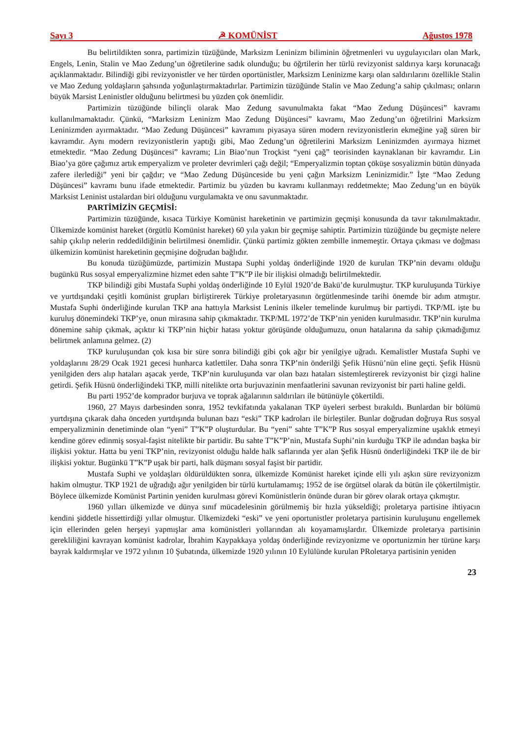Sayı 3 ☭ KOMÜNİST Ağustos 1978
Bu belirtildikten sonra, partimizin tüzüğünde, Marksizm Leninizm biliminin öğretmenleri vu uygulayıcıları olan Mark, Engels, Lenin, Stalin ve Mao Zedung’un öğretilerine sadık olunduğu; bu öğrtilerin her türlü revizyonist saldırıya karşı korunacağı açıklanmaktadır. Bilindiği gibi revizyonistler ve her türden oportünistler, Marksizm Leninizme karşı olan saldırılarını özellikle Stalin ve Mao Zedung yoldaşların şahsında yoğunlaştırmaktadırlar. Partimizin tüzüğünde Stalin ve Mao Zedung’a sahip çıkılması; onların büyük Marsist Leninistler olduğunu belirtmesi bu yüzden çok önemlidir.
Partimizin tüzüğünde bilinçli olarak Mao Zedung savunulmakta fakat “Mao Zedung Düşüncesi” kavramı kullanılmamaktadır. Çünkü, “Marksizm Leninizm Mao Zedung Düşüncesi” kavramı, Mao Zedung’un öğretilrini Marksizm Leninizmden ayırmaktadır. “Mao Zedung Düşüncesi” kavramını piyasaya süren modern revizyonistlerin ekmeğine yağ süren bir kavramdır. Aynı modern revizyonistlerin yaptığı gibi, Mao Zedung’un öğretilerini Marksizm Leninizmden ayırmaya hizmet etmektedir. “Mao Zedung Düşüncesi” kavramı; Lin Biao’nun Troçkist “yeni çağ” teorisinden kaynaklanan bir kavramdır. Lin Biao’ya göre çağımız artık emperyalizm ve proleter devrimleri çağı değil; “Emperyalizmin toptan çöküşe sosyalizmin bütün dünyada zafere ilerlediği” yeni bir çağdır; ve “Mao Zedung Düşünceside bu yeni çağın Marksizm Leninizmidir.” İşte “Mao Zedung Düşüncesi” kavramı bunu ifade etmektedir. Partimiz bu yüzden bu kavramı kullanmayı reddetmekte; Mao Zedung’un en büyük Marksist Leninist ustalardan biri olduğunu vurgulamakta ve onu savunmaktadır.
PARTİMİZİN GEÇMİSİ:
Partimizin tüzüğünde, kısaca Türkiye Komünist hareketinin ve partimizin geçmişi konusunda da tavır takınılmaktadır. Ülkemizde komünist hareket (örgütlü Komünist hareket) 60 yıla yakın bir geçmişe sahiptir. Partimizin tüzüğünde bu geçmişte nelere sahip çıkılıp nelerin reddedildiğinin belirtilmesi önemlidir. Çünkü partimiz gökten zembille inmemeştir. Ortaya çıkması ve doğması ülkemizin komünist hareketinin geçmişine doğrudan bağlıdır.
Bu konuda tüzüğümüzde, partimizin Mustapa Suphi yoldaş önderliğinde 1920 de kurulan TKP’nin devamı olduğu bugünkü Rus sosyal emperyalizmine hizmet eden sahte T”K”P ile bir ilişkisi olmadığı belirtilmektedir.
TKP bilindiği gibi Mustafa Suphi yoldaş önderliğinde 10 Eylül 1920’de Bakü’de kurulmuştur. TKP kuruluşunda Türkiye ve yurtdışındaki çeşitli komünist grupları birliştirerek Türkiye proletaryasının örgütlenmesinde tarihi önemde bir adım atmıştır. Mustafa Suphi önderliğinde kurulan TKP ana hattıyla Marksist Leninis ilkeler temelinde kurulmuş bir partiydi. TKP/ML işte bu kuruluş dönemindeki TKP’ye, onun mirasına sahip çıkmaktadır. TKP/ML 1972’de TKP’nin yeniden kurulmasıdır. TKP’nin kurulma dönemine sahip çıkmak, açıktır ki TKP’nin hiçbir hatası yoktur görüşünde olduğumuzu, onun hatalarına da sahip çıkmadığımız belirtmek anlamına gelmez. (2)
TKP kuruluşundan çok kısa bir süre sonra bilindiği gibi çok ağır bir yenilgiye uğradı. Kemalistler Mustafa Suphi ve yoldaşlarını 28/29 Ocak 1921 gecesi hunharca katlettiler. Daha sonra TKP’nin önderilği Şefik Hüsnü’nün eline geçti. Şefik Hüsnü yenilgiden ders alıp hataları aşacak yerde, TKP’nin kuruluşunda var olan bazı hataları sistemleştirerek revizyonist bir çizgi haline getirdi. Şefik Hüsnü önderliğindeki TKP, milli nitelikte orta burjuvazinin menfaatlerini savunan revizyonist bir parti haline geldi.
Bu parti 1952’de komprador burjuva ve toprak ağalarının saldırıları ile bütünüyle çökertildi.
1960, 27 Mayıs darbesinden sonra, 1952 tevkifatında yakalanan TKP üyeleri serbest bırakıldı. Bunlardan bir bölümü yurtdışına çıkarak daha önceden yurtdışında bulunan bazı “eski” TKP kadroları ile birleştiler. Bunlar doğrudan doğruya Rus sosyal emperyalizminin denetiminde olan “yeni” T”K”P oluşturdular. Bu “yeni” sahte T”K”P Rus sosyal emperyalizmine uşaklık etmeyi kendine görev edinmiş sosyal-faşist nitelikte bir partidir. Bu sahte T”K”P’nin, Mustafa Suphi’nin kurduğu TKP ile adından başka bir ilişkisi yoktur. Hatta bu yeni TKP’nin, revizyonist olduğu halde halk saflarında yer alan Şefik Hüsnü önderliğindeki TKP ile de bir ilişkisi yoktur. Bugünkü T”K”P uşak bir parti, halk düşmanı sosyal faşist bir partidir.
Mustafa Suphi ve yoldaşları öldürüldükten sonra, ülkemizde Komünist hareket içinde elli yılı aşkın süre revizyonizm hakim olmuştur. TKP 1921 de uğradığı ağır yenilgiden bir türlü kurtulamamış; 1952 de ise örgütsel olarak da bütün ile çökertilmiştir. Böylece ülkemizde Komünist Partinin yeniden kurulması görevi Komünistlerin önünde duran bir görev olarak ortaya çıkmıştır.
1960 yılları ülkemizde ve dünya sınıf mücadelesinin görülmemiş bir hızla yükseldiği; proletarya partisine ihtiyacın kendini şiddetle hissettirdiği yıllar olmuştur. Ülkemizdeki “eski” ve yeni oportunistler proletarya partisinin kuruluşunu engellemek için ellerinden gelen herşeyi yapmışlar ama komünistleri yollarından alı koyamamışlardır. Ülkemizde proletarya partisinin gerekliliğini kavrayan komünist kadrolar, İbrahim Kaypakkaya yoldaş önderliğinde revizyonizme ve oportunizmin her türüne karşı bayrak kaldırmışlar ve 1972 yılının 10 Şubatında, ülkemizde 1920 yılının 10 Eylülünde kurulan PRoletarya partisinin yeniden
23